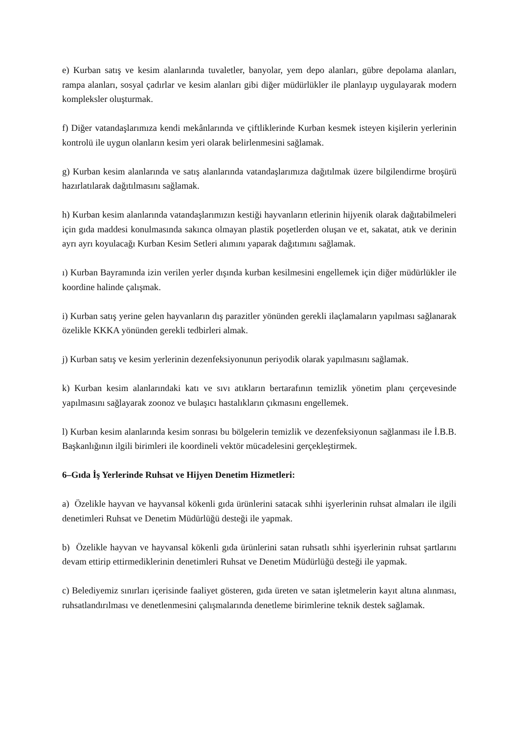e) Kurban satış ve kesim alanlarında tuvaletler, banyolar, yem depo alanları, gübre depolama alanları, rampa alanları, sosyal çadırlar ve kesim alanları gibi diğer müdürlükler ile planlayıp uygulayarak modern kompleksler oluşturmak.
f) Diğer vatandaşlarımıza kendi mekânlarında ve çiftliklerinde Kurban kesmek isteyen kişilerin yerlerinin kontrolü ile uygun olanların kesim yeri olarak belirlenmesini sağlamak.
g) Kurban kesim alanlarında ve satış alanlarında vatandaşlarımıza dağıtılmak üzere bilgilendirme broşürü hazırlatılarak dağıtılmasını sağlamak.
h) Kurban kesim alanlarında vatandaşlarımızın kestiği hayvanların etlerinin hijyenik olarak dağıtabilmeleri için gıda maddesi konulmasında sakınca olmayan plastik poşetlerden oluşan ve et, sakatat, atık ve derinin ayrı ayrı koyulacağı Kurban Kesim Setleri alımını yaparak dağıtımını sağlamak.
ı) Kurban Bayramında izin verilen yerler dışında kurban kesilmesini engellemek için diğer müdürlükler ile koordine halinde çalışmak.
i) Kurban satış yerine gelen hayvanların dış parazitler yönünden gerekli ilaçlamaların yapılması sağlanarak özelikle KKKA yönünden gerekli tedbirleri almak.
j) Kurban satış ve kesim yerlerinin dezenfeksiyonunun periyodik olarak yapılmasını sağlamak.
k) Kurban kesim alanlarındaki katı ve sıvı atıkların bertarafının temizlik yönetim planı çerçevesinde yapılmasını sağlayarak zoonoz ve bulaşıcı hastalıkların çıkmasını engellemek.
l) Kurban kesim alanlarında kesim sonrası bu bölgelerin temizlik ve dezenfeksiyonun sağlanması ile İ.B.B. Başkanlığının ilgili birimleri ile koordineli vektör mücadelesini gerçekleştirmek.
6–Gıda İş Yerlerinde Ruhsat ve Hijyen Denetim Hizmetleri:
a) Özelikle hayvan ve hayvansal kökenli gıda ürünlerini satacak sıhhi işyerlerinin ruhsat almaları ile ilgili denetimleri Ruhsat ve Denetim Müdürlüğü desteği ile yapmak.
b) Özelikle hayvan ve hayvansal kökenli gıda ürünlerini satan ruhsatlı sıhhi işyerlerinin ruhsat şartlarını devam ettirip ettirmediklerinin denetimleri Ruhsat ve Denetim Müdürlüğü desteği ile yapmak.
c) Belediyemiz sınırları içerisinde faaliyet gösteren, gıda üreten ve satan işletmelerin kayıt altına alınması, ruhsatlandırılması ve denetlenmesini çalışmalarında denetleme birimlerine teknik destek sağlamak.